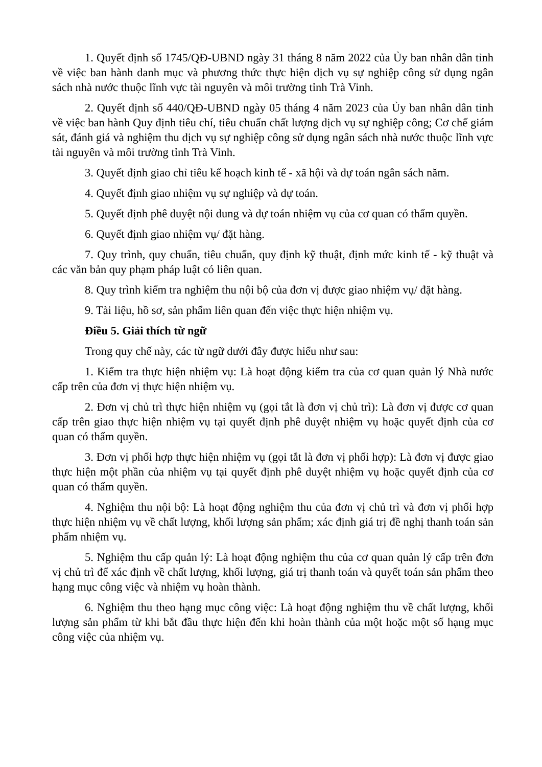1. Quyết định số 1745/QĐ-UBND ngày 31 tháng 8 năm 2022 của Ủy ban nhân dân tỉnh về việc ban hành danh mục và phương thức thực hiện dịch vụ sự nghiệp công sử dụng ngân sách nhà nước thuộc lĩnh vực tài nguyên và môi trường tỉnh Trà Vinh.
2. Quyết định số 440/QĐ-UBND ngày 05 tháng 4 năm 2023 của Ủy ban nhân dân tỉnh về việc ban hành Quy định tiêu chí, tiêu chuẩn chất lượng dịch vụ sự nghiệp công; Cơ chế giám sát, đánh giá và nghiệm thu dịch vụ sự nghiệp công sử dụng ngân sách nhà nước thuộc lĩnh vực tài nguyên và môi trường tỉnh Trà Vinh.
3. Quyết định giao chỉ tiêu kế hoạch kinh tế - xã hội và dự toán ngân sách năm.
4. Quyết định giao nhiệm vụ sự nghiệp và dự toán.
5. Quyết định phê duyệt nội dung và dự toán nhiệm vụ của cơ quan có thẩm quyền.
6. Quyết định giao nhiệm vụ/ đặt hàng.
7. Quy trình, quy chuẩn, tiêu chuẩn, quy định kỹ thuật, định mức kinh tế - kỹ thuật và các văn bản quy phạm pháp luật có liên quan.
8. Quy trình kiểm tra nghiệm thu nội bộ của đơn vị được giao nhiệm vụ/ đặt hàng.
9. Tài liệu, hồ sơ, sản phẩm liên quan đến việc thực hiện nhiệm vụ.
Điều 5. Giải thích từ ngữ
Trong quy chế này, các từ ngữ dưới đây được hiểu như sau:
1. Kiểm tra thực hiện nhiệm vụ: Là hoạt động kiểm tra của cơ quan quản lý Nhà nước cấp trên của đơn vị thực hiện nhiệm vụ.
2. Đơn vị chủ trì thực hiện nhiệm vụ (gọi tắt là đơn vị chủ trì): Là đơn vị được cơ quan cấp trên giao thực hiện nhiệm vụ tại quyết định phê duyệt nhiệm vụ hoặc quyết định của cơ quan có thẩm quyền.
3. Đơn vị phối hợp thực hiện nhiệm vụ (gọi tắt là đơn vị phối hợp): Là đơn vị được giao thực hiện một phần của nhiệm vụ tại quyết định phê duyệt nhiệm vụ hoặc quyết định của cơ quan có thẩm quyền.
4. Nghiệm thu nội bộ: Là hoạt động nghiệm thu của đơn vị chủ trì và đơn vị phối hợp thực hiện nhiệm vụ về chất lượng, khối lượng sản phẩm; xác định giá trị đề nghị thanh toán sản phẩm nhiệm vụ.
5. Nghiệm thu cấp quản lý: Là hoạt động nghiệm thu của cơ quan quản lý cấp trên đơn vị chủ trì để xác định về chất lượng, khối lượng, giá trị thanh toán và quyết toán sản phẩm theo hạng mục công việc và nhiệm vụ hoàn thành.
6. Nghiệm thu theo hạng mục công việc: Là hoạt động nghiệm thu về chất lượng, khối lượng sản phẩm từ khi bắt đầu thực hiện đến khi hoàn thành của một hoặc một số hạng mục công việc của nhiệm vụ.